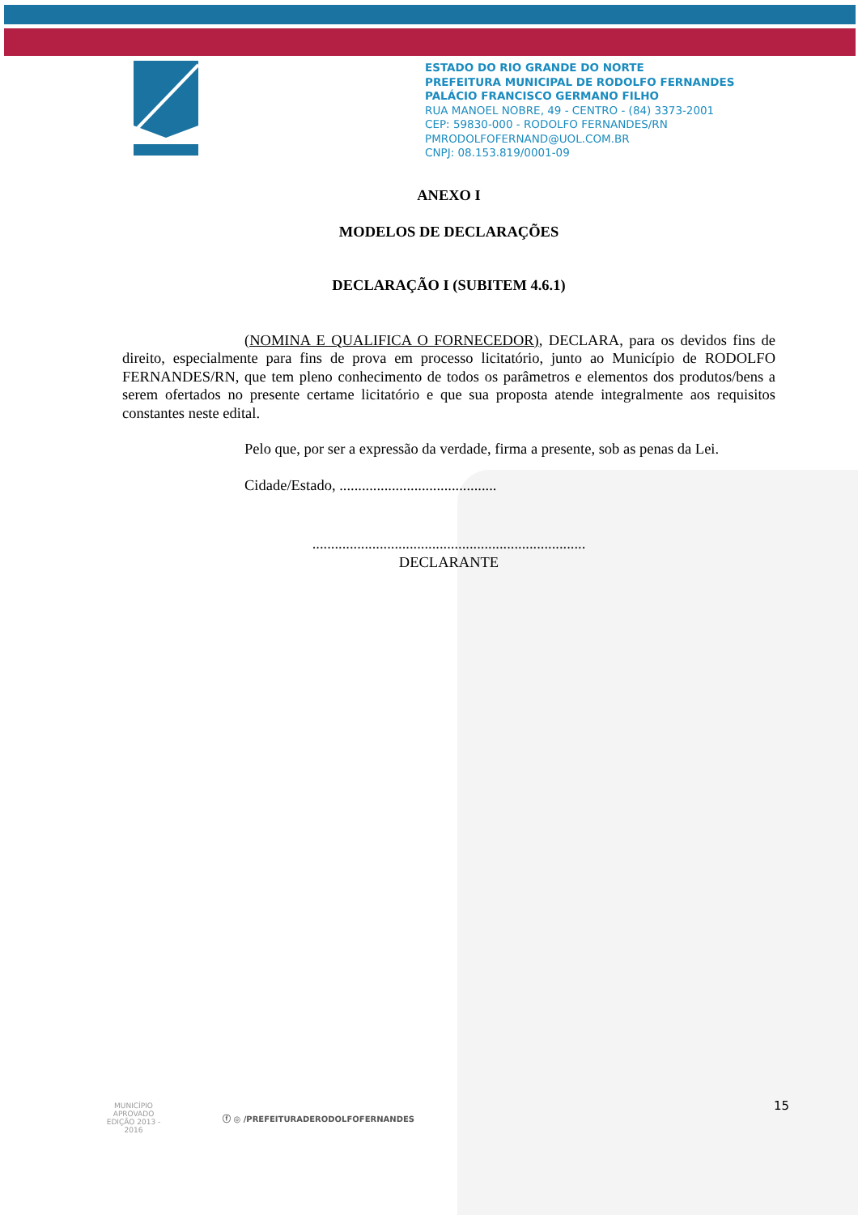ESTADO DO RIO GRANDE DO NORTE
PREFEITURA MUNICIPAL DE RODOLFO FERNANDES
PALÁCIO FRANCISCO GERMANO FILHO
RUA MANOEL NOBRE, 49 - CENTRO - (84) 3373-2001
CEP: 59830-000 - RODOLFO FERNANDES/RN
PMRODOLFOFERNAND@UOL.COM.BR
CNPJ: 08.153.819/0001-09
ANEXO I
MODELOS DE DECLARAÇÕES
DECLARAÇÃO I (SUBITEM 4.6.1)
(NOMINA E QUALIFICA O FORNECEDOR), DECLARA, para os devidos fins de direito, especialmente para fins de prova em processo licitatório, junto ao Município de RODOLFO FERNANDES/RN, que tem pleno conhecimento de todos os parâmetros e elementos dos produtos/bens a serem ofertados no presente certame licitatório e que sua proposta atende integralmente aos requisitos constantes neste edital.
Pelo que, por ser a expressão da verdade, firma a presente, sob as penas da Lei.
Cidade/Estado, ..........................................
.........................................................................
DECLARANTE
MUNICÍPIO APROVADO
EDIÇÃO 2013 - 2016
ⓕ ◎ /PREFEITURADERODOLFOFERNANDES
15